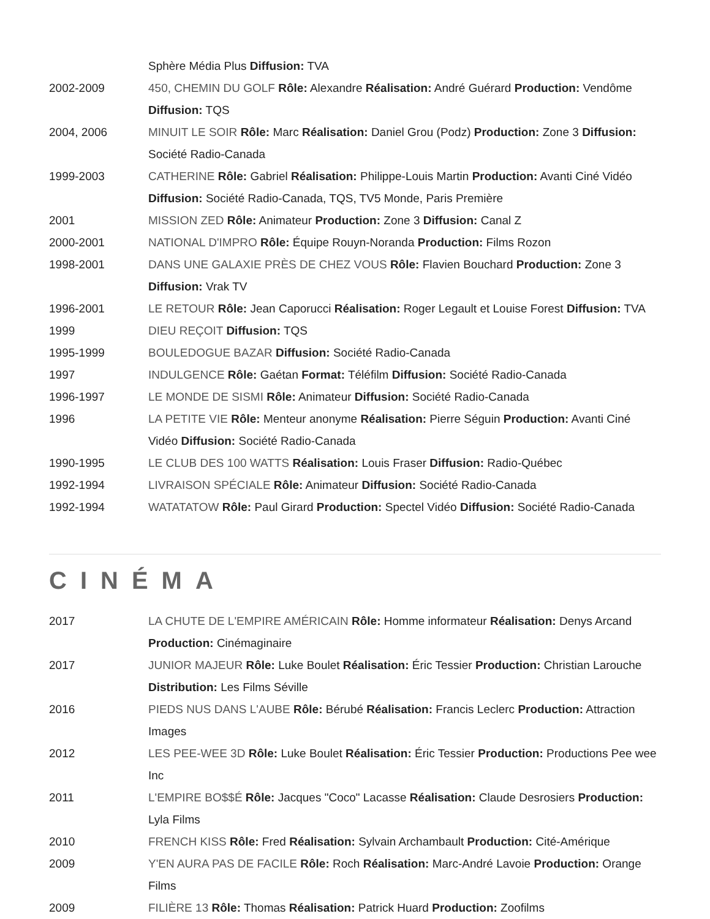| | Sphère Média Plus Diffusion: TVA |
| 2002-2009 | 450, CHEMIN DU GOLF Rôle: Alexandre Réalisation: André Guérard Production: Vendôme Diffusion: TQS |
| 2004, 2006 | MINUIT LE SOIR Rôle: Marc Réalisation: Daniel Grou (Podz) Production: Zone 3 Diffusion: Société Radio-Canada |
| 1999-2003 | CATHERINE Rôle: Gabriel Réalisation: Philippe-Louis Martin Production: Avanti Ciné Vidéo Diffusion: Société Radio-Canada, TQS, TV5 Monde, Paris Première |
| 2001 | MISSION ZED Rôle: Animateur Production: Zone 3 Diffusion: Canal Z |
| 2000-2001 | NATIONAL D'IMPRO Rôle: Équipe Rouyn-Noranda Production: Films Rozon |
| 1998-2001 | DANS UNE GALAXIE PRÈS DE CHEZ VOUS Rôle: Flavien Bouchard Production: Zone 3 Diffusion: Vrak TV |
| 1996-2001 | LE RETOUR Rôle: Jean Caporucci Réalisation: Roger Legault et Louise Forest Diffusion: TVA |
| 1999 | DIEU REÇOIT Diffusion: TQS |
| 1995-1999 | BOULEDOGUE BAZAR Diffusion: Société Radio-Canada |
| 1997 | INDULGENCE Rôle: Gaétan Format: Téléfilm Diffusion: Société Radio-Canada |
| 1996-1997 | LE MONDE DE SISMI Rôle: Animateur Diffusion: Société Radio-Canada |
| 1996 | LA PETITE VIE Rôle: Menteur anonyme Réalisation: Pierre Séguin Production: Avanti Ciné Vidéo Diffusion: Société Radio-Canada |
| 1990-1995 | LE CLUB DES 100 WATTS Réalisation: Louis Fraser Diffusion: Radio-Québec |
| 1992-1994 | LIVRAISON SPÉCIALE Rôle: Animateur Diffusion: Société Radio-Canada |
| 1992-1994 | WATATATOW Rôle: Paul Girard Production: Spectel Vidéo Diffusion: Société Radio-Canada |
CINÉMA
| 2017 | LA CHUTE DE L'EMPIRE AMÉRICAIN Rôle: Homme informateur Réalisation: Denys Arcand Production: Cinémaginaire |
| 2017 | JUNIOR MAJEUR Rôle: Luke Boulet Réalisation: Éric Tessier Production: Christian Larouche Distribution: Les Films Séville |
| 2016 | PIEDS NUS DANS L'AUBE Rôle: Bérubé Réalisation: Francis Leclerc Production: Attraction Images |
| 2012 | LES PEE-WEE 3D Rôle: Luke Boulet Réalisation: Éric Tessier Production: Productions Pee wee Inc |
| 2011 | L'EMPIRE BO$$É Rôle: Jacques "Coco" Lacasse Réalisation: Claude Desrosiers Production: Lyla Films |
| 2010 | FRENCH KISS Rôle: Fred Réalisation: Sylvain Archambault Production: Cité-Amérique |
| 2009 | Y'EN AURA PAS DE FACILE Rôle: Roch Réalisation: Marc-André Lavoie Production: Orange Films |
| 2009 | FILIÈRE 13 Rôle: Thomas Réalisation: Patrick Huard Production: Zoofilms |